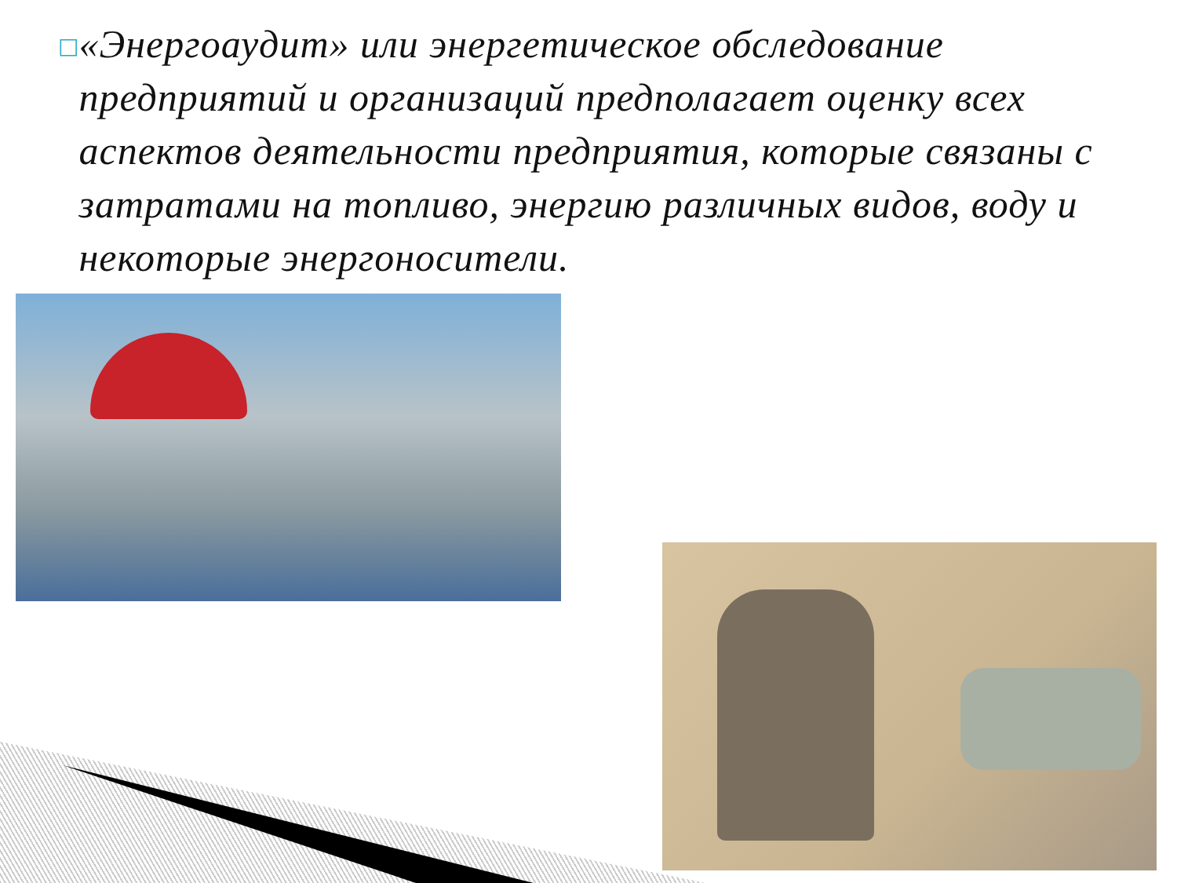□
«Энергоаудит» или энергетическое обследование предприятий и организаций предполагает оценку всех аспектов деятельности предприятия, которые связаны с затратами на топливо, энергию различных видов, воду и некоторые энергоносители.